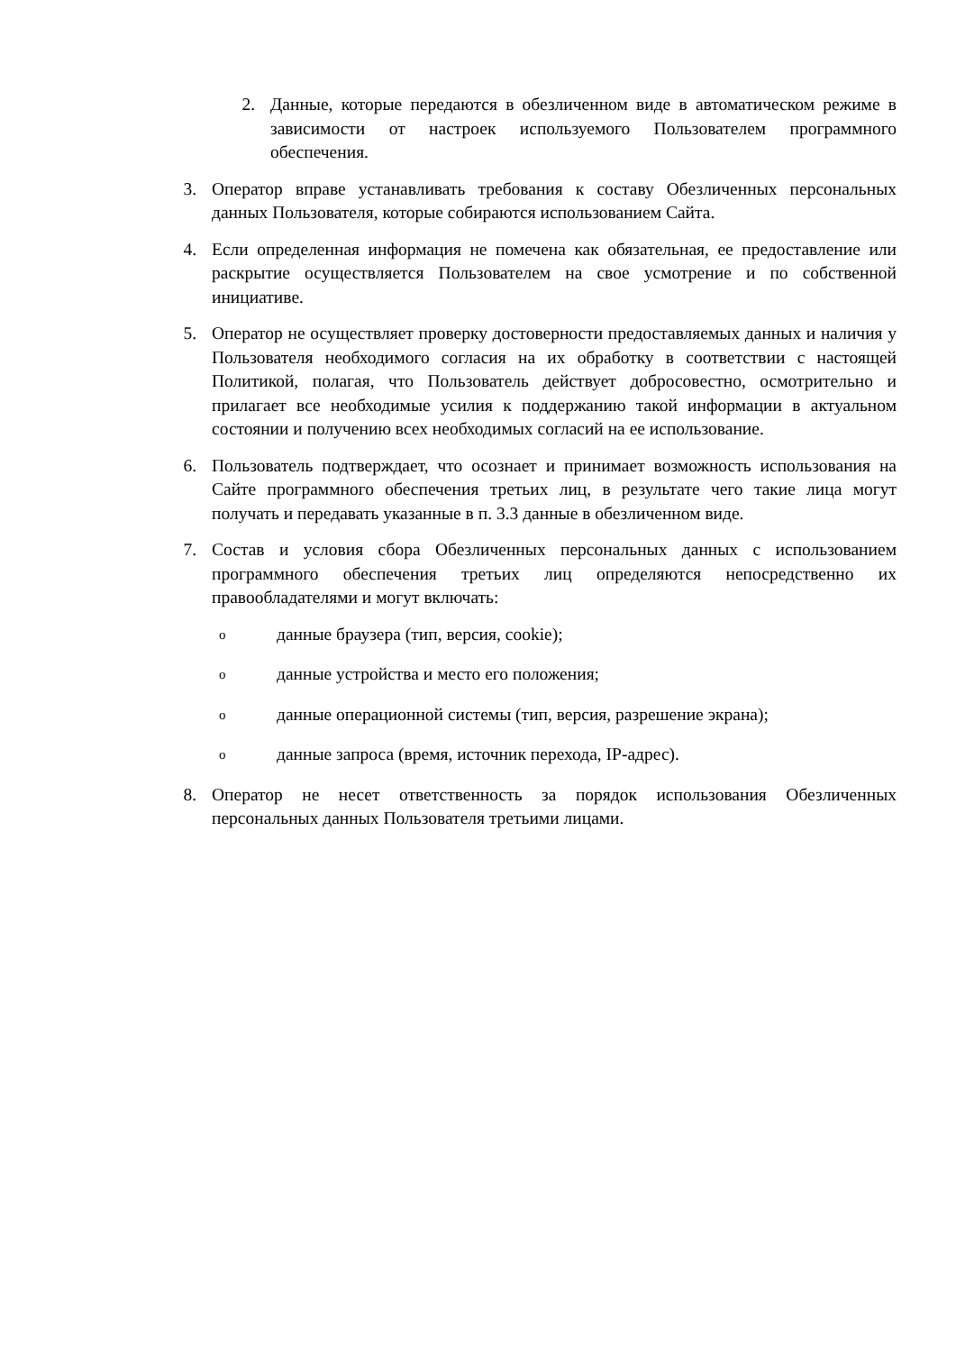2. Данные, которые передаются в обезличенном виде в автоматическом режиме в зависимости от настроек используемого Пользователем программного обеспечения.
3. Оператор вправе устанавливать требования к составу Обезличенных персональных данных Пользователя, которые собираются использованием Сайта.
4. Если определенная информация не помечена как обязательная, ее предоставление или раскрытие осуществляется Пользователем на свое усмотрение и по собственной инициативе.
5. Оператор не осуществляет проверку достоверности предоставляемых данных и наличия у Пользователя необходимого согласия на их обработку в соответствии с настоящей Политикой, полагая, что Пользователь действует добросовестно, осмотрительно и прилагает все необходимые усилия к поддержанию такой информации в актуальном состоянии и получению всех необходимых согласий на ее использование.
6. Пользователь подтверждает, что осознает и принимает возможность использования на Сайте программного обеспечения третьих лиц, в результате чего такие лица могут получать и передавать указанные в п. 3.3 данные в обезличенном виде.
7. Состав и условия сбора Обезличенных персональных данных с использованием программного обеспечения третьих лиц определяются непосредственно их правообладателями и могут включать:
o
данные браузера (тип, версия, cookie);
o
данные устройства и место его положения;
o
данные операционной системы (тип, версия, разрешение экрана);
o
данные запроса (время, источник перехода, IP-адрес).
8. Оператор не несет ответственность за порядок использования Обезличенных персональных данных Пользователя третьими лицами.